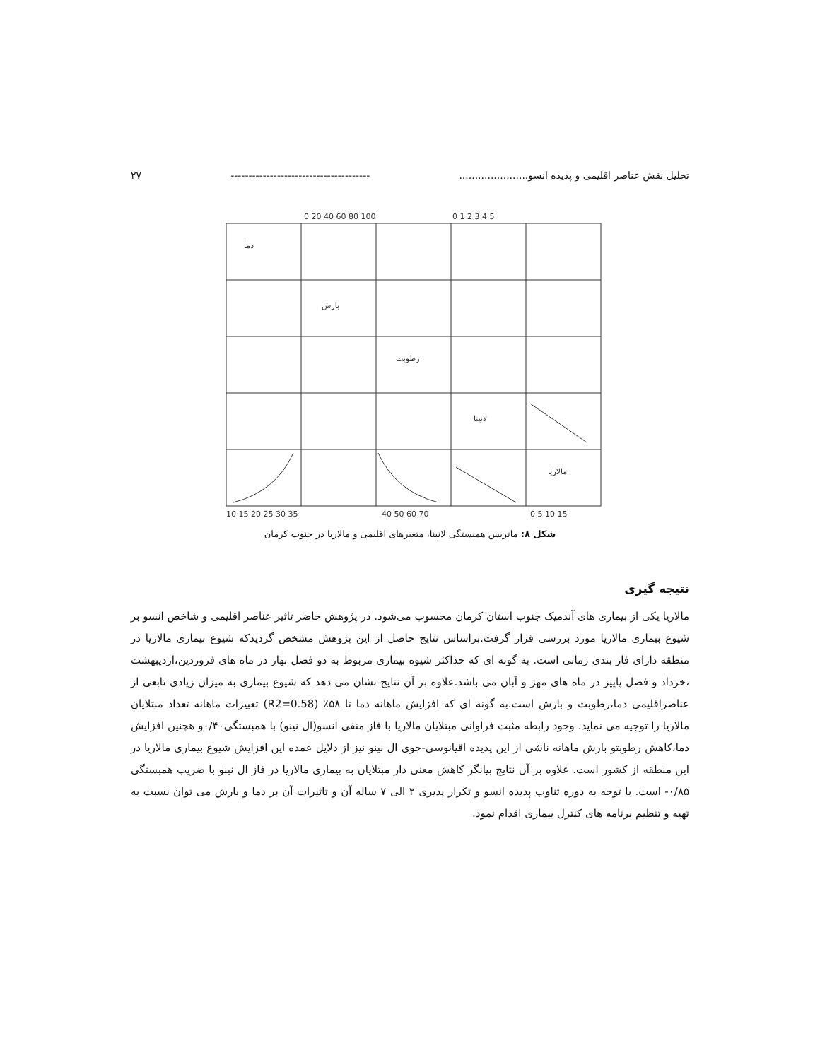تحلیل نقش عناصر اقلیمی و پدیده انسو...................... --------------------------------------- ۲۷
دما
بارش
رطوبت
لانینا
مالاریا
0 20 40 60 80 100
0 1 2 3 4 5
10 15 20 25 30 35
40 50 60 70
0 5 10 15
شکل ۸: ماتریس همبستگی لانینا، متغیرهای اقلیمی و مالاریا در جنوب کرمان
نتیجه گیری
مالاریا یکی از بیماری های آندمیک جنوب استان کرمان محسوب می‌شود. در پژوهش حاضر تاثیر عناصر اقلیمی و شاخص انسو بر شیوع بیماری مالاریا مورد بررسی قرار گرفت.براساس نتایج حاصل از این پژوهش مشخص گردیدکه شیوع بیماری مالاریا در منطقه دارای فاز بندی زمانی است. به گونه ای که حداکثر شیوه بیماری مربوط به دو فصل بهار در ماه های فروردین،اردیبهشت ،خرداد و فصل پاییز در ماه های مهر و آبان می باشد.علاوه بر آن نتایج نشان می دهد که شیوع بیماری به میزان زیادی تابعی از عناصراقلیمی دما،رطوبت و بارش است.به گونه ای که افزایش ماهانه دما تا ۵۸٪ (R2=0.58) تغییرات ماهانه تعداد مبتلایان مالاریا را توجیه می نماید. وجود رابطه مثبت فراوانی مبتلایان مالاریا با فاز منفی انسو(ال نینو) با همبستگی۰/۴۰و هچنین افزایش دما،کاهش رطوبتو بارش ماهانه ناشی از این پدیده اقیانوسی-جوی ال نینو نیز از دلایل عمده این افزایش شیوع بیماری مالاریا در این منطقه از کشور است. علاوه بر آن نتایج بیانگر کاهش معنی دار مبتلایان به بیماری مالاریا در فاز ال نینو با ضریب همبستگی ۰/۸۵- است. با توجه به دوره تناوب پدیده انسو و تکرار پذیری ۲ الی ۷ ساله آن و تاثیرات آن بر دما و بارش می توان نسبت به تهیه و تنظیم برنامه های کنترل بیماری اقدام نمود.